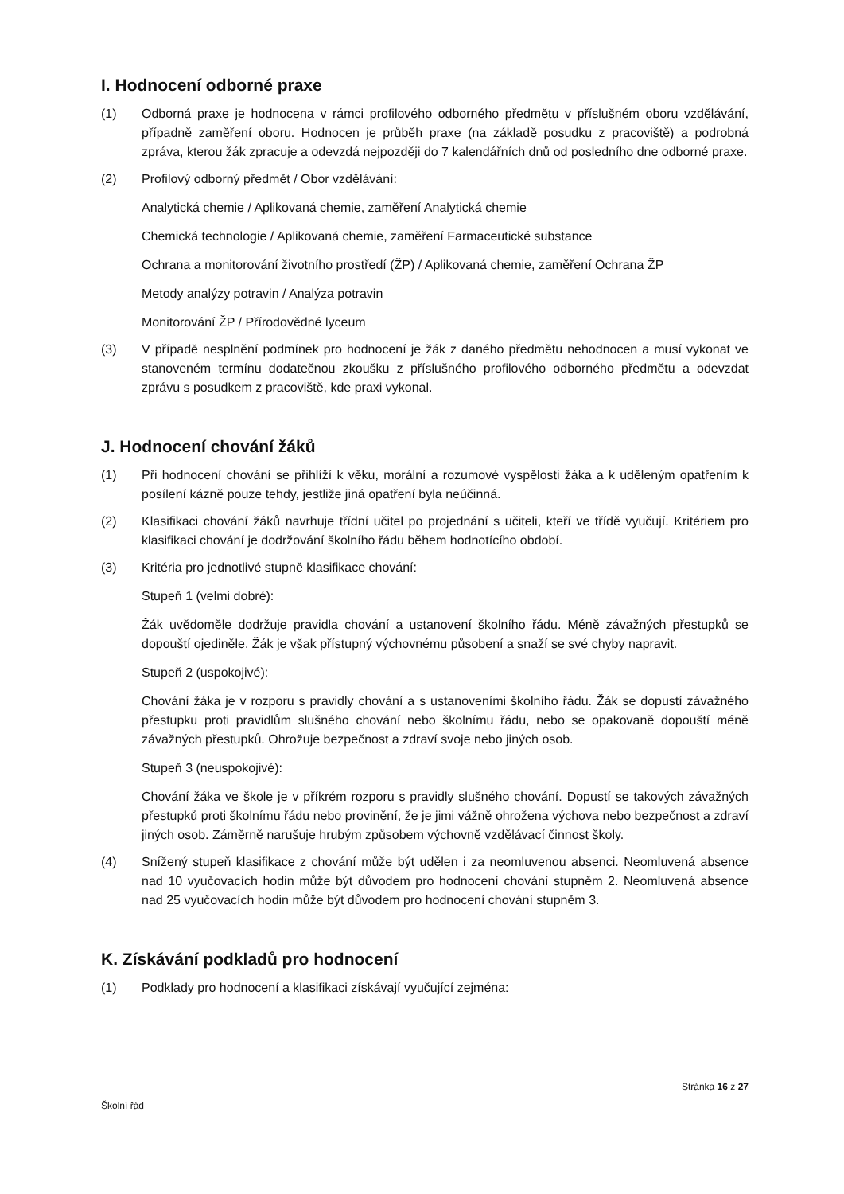I. Hodnocení odborné praxe
(1) Odborná praxe je hodnocena v rámci profilového odborného předmětu v příslušném oboru vzdělávání, případně zaměření oboru. Hodnocen je průběh praxe (na základě posudku z pracoviště) a podrobná zpráva, kterou žák zpracuje a odevzdá nejpozději do 7 kalendářních dnů od posledního dne odborné praxe.
(2) Profilový odborný předmět / Obor vzdělávání:
Analytická chemie / Aplikovaná chemie, zaměření Analytická chemie
Chemická technologie / Aplikovaná chemie, zaměření Farmaceutické substance
Ochrana a monitorování životního prostředí (ŽP) / Aplikovaná chemie, zaměření Ochrana ŽP
Metody analýzy potravin / Analýza potravin
Monitorování ŽP / Přírodovědné lyceum
(3) V případě nesplnění podmínek pro hodnocení je žák z daného předmětu nehodnocen a musí vykonat ve stanoveném termínu dodatečnou zkoušku z příslušného profilového odborného předmětu a odevzdat zprávu s posudkem z pracoviště, kde praxi vykonal.
J. Hodnocení chování žáků
(1) Při hodnocení chování se přihlíží k věku, morální a rozumové vyspělosti žáka a k uděleným opatřením k posílení kázně pouze tehdy, jestliže jiná opatření byla neúčinná.
(2) Klasifikaci chování žáků navrhuje třídní učitel po projednání s učiteli, kteří ve třídě vyučují. Kritériem pro klasifikaci chování je dodržování školního řádu během hodnotícího období.
(3) Kritéria pro jednotlivé stupně klasifikace chování:
Stupeň 1 (velmi dobré):
Žák uvědoměle dodržuje pravidla chování a ustanovení školního řádu. Méně závažných přestupků se dopouští ojediněle. Žák je však přístupný výchovnému působení a snaží se své chyby napravit.
Stupeň 2 (uspokojivé):
Chování žáka je v rozporu s pravidly chování a s ustanoveními školního řádu. Žák se dopustí závažného přestupku proti pravidlům slušného chování nebo školnímu řádu, nebo se opakovaně dopouští méně závažných přestupků. Ohrožuje bezpečnost a zdraví svoje nebo jiných osob.
Stupeň 3 (neuspokojivé):
Chování žáka ve škole je v příkrém rozporu s pravidly slušného chování. Dopustí se takových závažných přestupků proti školnímu řádu nebo provinění, že je jimi vážně ohrožena výchova nebo bezpečnost a zdraví jiných osob. Záměrně narušuje hrubým způsobem výchovně vzdělávací činnost školy.
(4) Snížený stupeň klasifikace z chování může být udělen i za neomluvenou absenci. Neomluvená absence nad 10 vyučovacích hodin může být důvodem pro hodnocení chování stupněm 2. Neomluvená absence nad 25 vyučovacích hodin může být důvodem pro hodnocení chování stupněm 3.
K. Získávání podkladů pro hodnocení
(1) Podklady pro hodnocení a klasifikaci získávají vyučující zejména:
Stránka 16 z 27
Školní řád